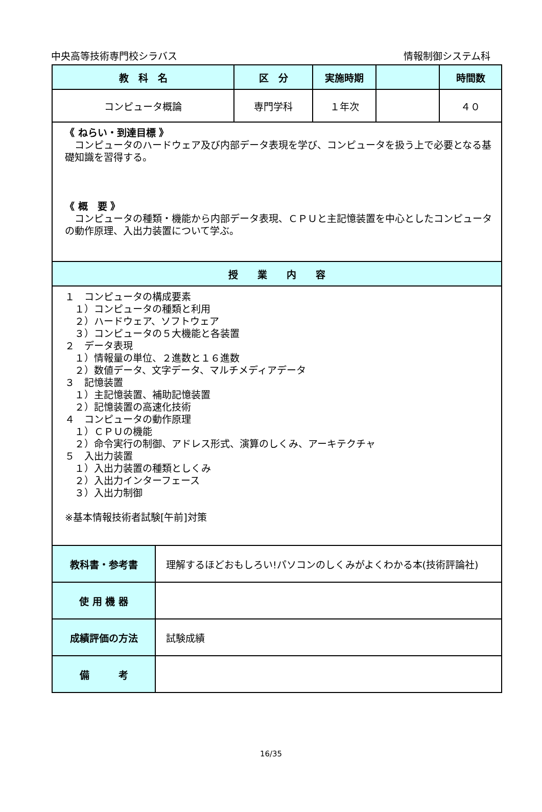中央高等技術専門校シラバス 情報制御システム科
| 教 科 名 | 区 分 | 実施時期 | | 時間数 |
| --- | --- | --- | --- | --- |
| コンピュータ概論 | 専門学科 | １年次 | | ４０ |
| 《 ねらい・到達目標 》 コンピュータのハードウェア及び内部データ表現を学び、コンピュータを扱う上で必要となる基礎知識を習得する。 《 概 要 》 コンピュータの種類・機能から内部データ表現、ＣＰＵと主記憶装置を中心としたコンピュータの動作原理、入出力装置について学ぶ。 | | | | |
| 授 業 内 容 | | | | |
| １ コンピュータの構成要素 １）コンピュータの種類と利用 ２）ハードウェア、ソフトウェア ３）コンピュータの５大機能と各装置 ２ データ表現 １）情報量の単位、２進数と１６進数 ２）数値データ、文字データ、マルチメディアデータ ３ 記憶装置 １）主記憶装置、補助記憶装置 ２）記憶装置の高速化技術 ４ コンピュータの動作原理 １）ＣＰＵの機能 ２）命令実行の制御、アドレス形式、演算のしくみ、アーキテクチャ ５ 入出力装置 １）入出力装置の種類としくみ ２）入出力インターフェース ３）入出力制御 ※基本情報技術者試験[午前]対策 | | | | |
| 教科書・参考書 | 理解するほどおもしろい!パソコンのしくみがよくわかる本(技術評論社) |
| 使 用 機 器 | |
| 成績評価の方法 | 試験成績 |
| 備 考 | |
16/35